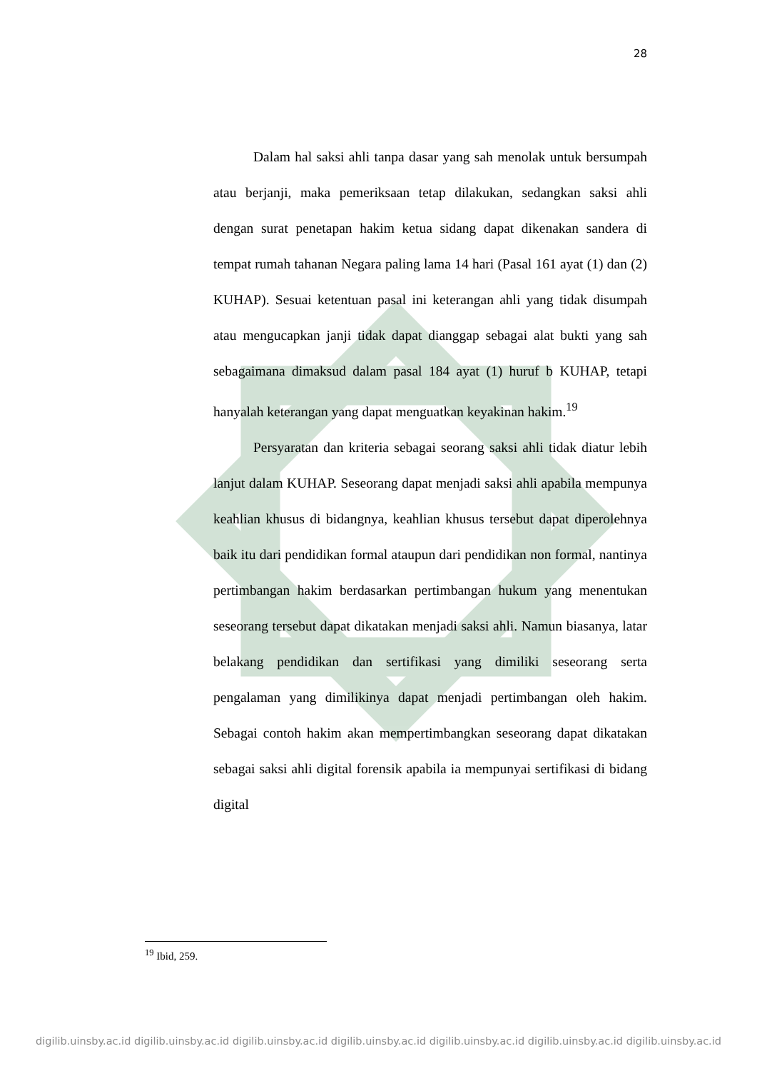28
Dalam hal saksi ahli tanpa dasar yang sah menolak untuk bersumpah atau berjanji, maka pemeriksaan tetap dilakukan, sedangkan saksi ahli dengan surat penetapan hakim ketua sidang dapat dikenakan sandera di tempat rumah tahanan Negara paling lama 14 hari (Pasal 161 ayat (1) dan (2) KUHAP). Sesuai ketentuan pasal ini keterangan ahli yang tidak disumpah atau mengucapkan janji tidak dapat dianggap sebagai alat bukti yang sah sebagaimana dimaksud dalam pasal 184 ayat (1) huruf b KUHAP, tetapi hanyalah keterangan yang dapat menguatkan keyakinan hakim.<sup>19</sup>
Persyaratan dan kriteria sebagai seorang saksi ahli tidak diatur lebih lanjut dalam KUHAP. Seseorang dapat menjadi saksi ahli apabila mempunya keahlian khusus di bidangnya, keahlian khusus tersebut dapat diperolehnya baik itu dari pendidikan formal ataupun dari pendidikan non formal, nantinya pertimbangan hakim berdasarkan pertimbangan hukum yang menentukan seseorang tersebut dapat dikatakan menjadi saksi ahli. Namun biasanya, latar belakang pendidikan dan sertifikasi yang dimiliki seseorang serta pengalaman yang dimilikinya dapat menjadi pertimbangan oleh hakim. Sebagai contoh hakim akan mempertimbangkan seseorang dapat dikatakan sebagai saksi ahli digital forensik apabila ia mempunyai sertifikasi di bidang digital
<sup>19</sup> Ibid, 259.
digilib.uinsby.ac.id digilib.uinsby.ac.id digilib.uinsby.ac.id digilib.uinsby.ac.id digilib.uinsby.ac.id digilib.uinsby.ac.id digilib.uinsby.ac.id